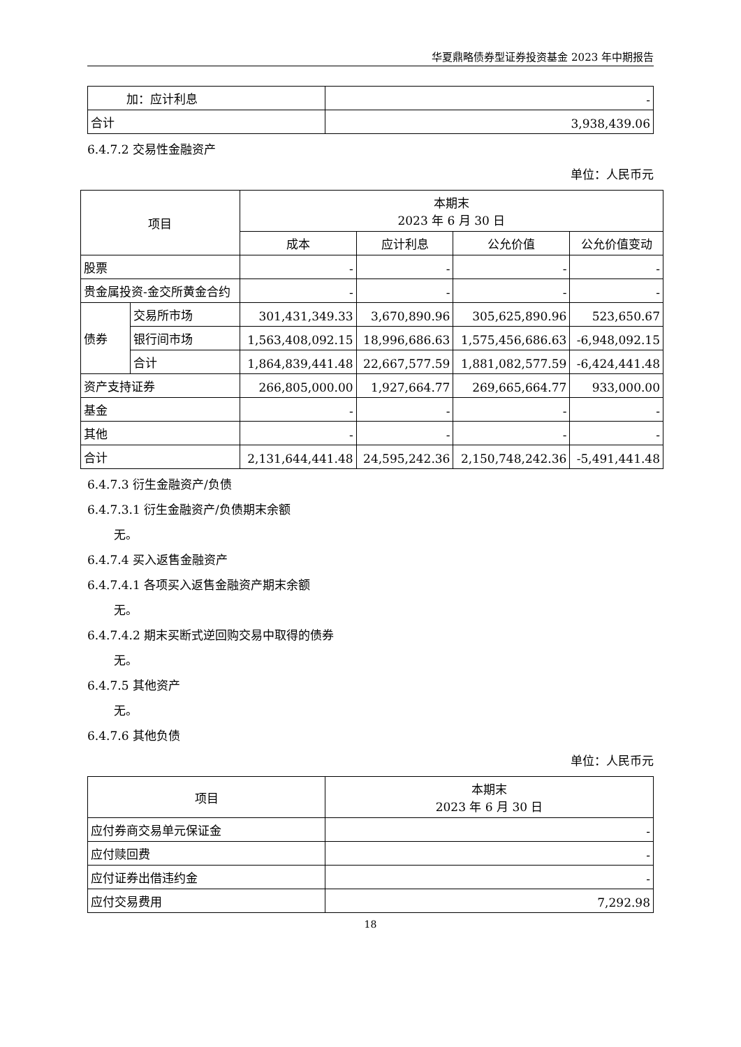华夏鼎略债券型证券投资基金 2023 年中期报告
| 加：应计利息 | - |
| 合计 | 3,938,439.06 |
6.4.7.2 交易性金融资产
单位：人民币元
| 项目 | | 本期末 2023 年 6 月 30 日 | | | |
| --- | --- | --- | --- | --- | --- |
| | | 成本 | 应计利息 | 公允价值 | 公允价值变动 |
| 股票 | | - | - | - | - |
| 贵金属投资-金交所黄金合约 | | - | - | - | - |
| 债券 | 交易所市场 | 301,431,349.33 | 3,670,890.96 | 305,625,890.96 | 523,650.67 |
| | 银行间市场 | 1,563,408,092.15 | 18,996,686.63 | 1,575,456,686.63 | -6,948,092.15 |
| | 合计 | 1,864,839,441.48 | 22,667,577.59 | 1,881,082,577.59 | -6,424,441.48 |
| 资产支持证券 | | 266,805,000.00 | 1,927,664.77 | 269,665,664.77 | 933,000.00 |
| 基金 | | - | - | - | - |
| 其他 | | - | - | - | - |
| 合计 | | 2,131,644,441.48 | 24,595,242.36 | 2,150,748,242.36 | -5,491,441.48 |
6.4.7.3 衍生金融资产/负债
6.4.7.3.1 衍生金融资产/负债期末余额
无。
6.4.7.4 买入返售金融资产
6.4.7.4.1 各项买入返售金融资产期末余额
无。
6.4.7.4.2 期末买断式逆回购交易中取得的债券
无。
6.4.7.5 其他资产
无。
6.4.7.6 其他负债
单位：人民币元
| 项目 | 本期末 2023 年 6 月 30 日 |
| --- | --- |
| 应付券商交易单元保证金 | - |
| 应付赎回费 | - |
| 应付证券出借违约金 | - |
| 应付交易费用 | 7,292.98 |
18